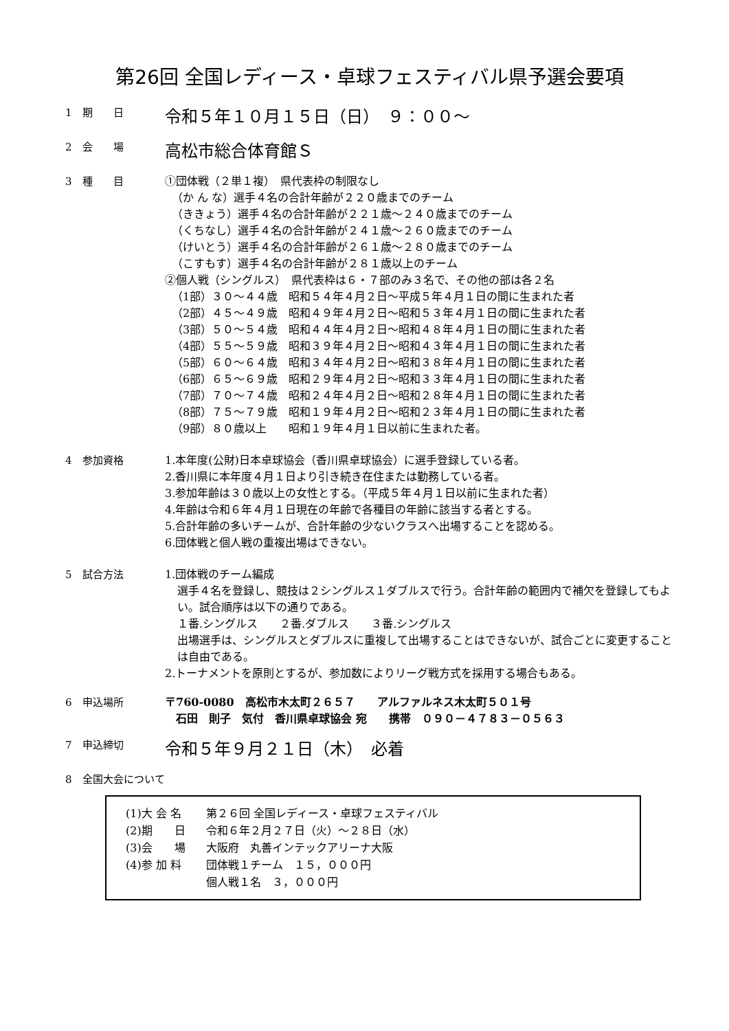第26回 全国レディース・卓球フェスティバル県予選会要項
1　期　　日
令和５年１０月１５日（日）　９：００～
2　会　　場
高松市総合体育館Ｓ
3　種　　目
①団体戦（２単１複）　県代表枠の制限なし
（か ん な）選手４名の合計年齢が２２０歳までのチーム
（ききょう）選手４名の合計年齢が２２１歳～２４０歳までのチーム
（くちなし）選手４名の合計年齢が２４１歳～２６０歳までのチーム
（けいとう）選手４名の合計年齢が２６１歳～２８０歳までのチーム
（こすもす）選手４名の合計年齢が２８１歳以上のチーム
②個人戦（シングルス）　県代表枠は６・７部のみ３名で、その他の部は各２名
（1部）３０～４４歳　昭和５４年４月２日～平成５年４月１日の間に生まれた者
（2部）４５～４９歳　昭和４９年４月２日～昭和５３年４月１日の間に生まれた者
（3部）５０～５４歳　昭和４４年４月２日～昭和４８年４月１日の間に生まれた者
（4部）５５～５９歳　昭和３９年４月２日～昭和４３年４月１日の間に生まれた者
（5部）６０～６４歳　昭和３４年４月２日～昭和３８年４月１日の間に生まれた者
（6部）６５～６９歳　昭和２９年４月２日～昭和３３年４月１日の間に生まれた者
（7部）７０～７４歳　昭和２４年４月２日～昭和２８年４月１日の間に生まれた者
（8部）７５～７９歳　昭和１９年４月２日～昭和２３年４月１日の間に生まれた者
（9部）８０歳以上　　昭和１９年４月１日以前に生まれた者。
4　参加資格
1.本年度(公財)日本卓球協会（香川県卓球協会）に選手登録している者。
2.香川県に本年度４月１日より引き続き在住または勤務している者。
3.参加年齢は３０歳以上の女性とする。（平成５年４月１日以前に生まれた者）
4.年齢は令和６年４月１日現在の年齢で各種目の年齢に該当する者とする。
5.合計年齢の多いチームが、合計年齢の少ないクラスへ出場することを認める。
6.団体戦と個人戦の重複出場はできない。
5　試合方法
1.団体戦のチーム編成
選手４名を登録し、競技は２シングルス１ダブルスで行う。合計年齢の範囲内で補欠を登録してもよい。試合順序は以下の通りである。
１番.シングルス　　２番.ダブルス　　３番.シングルス
出場選手は、シングルスとダブルスに重複して出場することはできないが、試合ごとに変更することは自由である。
2.トーナメントを原則とするが、参加数によりリーグ戦方式を採用する場合もある。
6　申込場所
〒760-0080　高松市木太町２６５７　　アルファルネス木太町５０１号
　石田　則子　気付　香川県卓球協会 宛　　携帯　０９０－４７８３－０５６３
7　申込締切
令和５年９月２１日（木）　必着
8　全国大会について
| (1)大 会 名 | 第２６回 全国レディース・卓球フェスティバル |
| (2)期 日 | 令和６年２月２７日（火）～２８日（水） |
| (3)会 場 | 大阪府 丸善インテックアリーナ大阪 |
| (4)参 加 料 | 団体戦１チーム １５，０００円 個人戦１名 ３，０００円 |